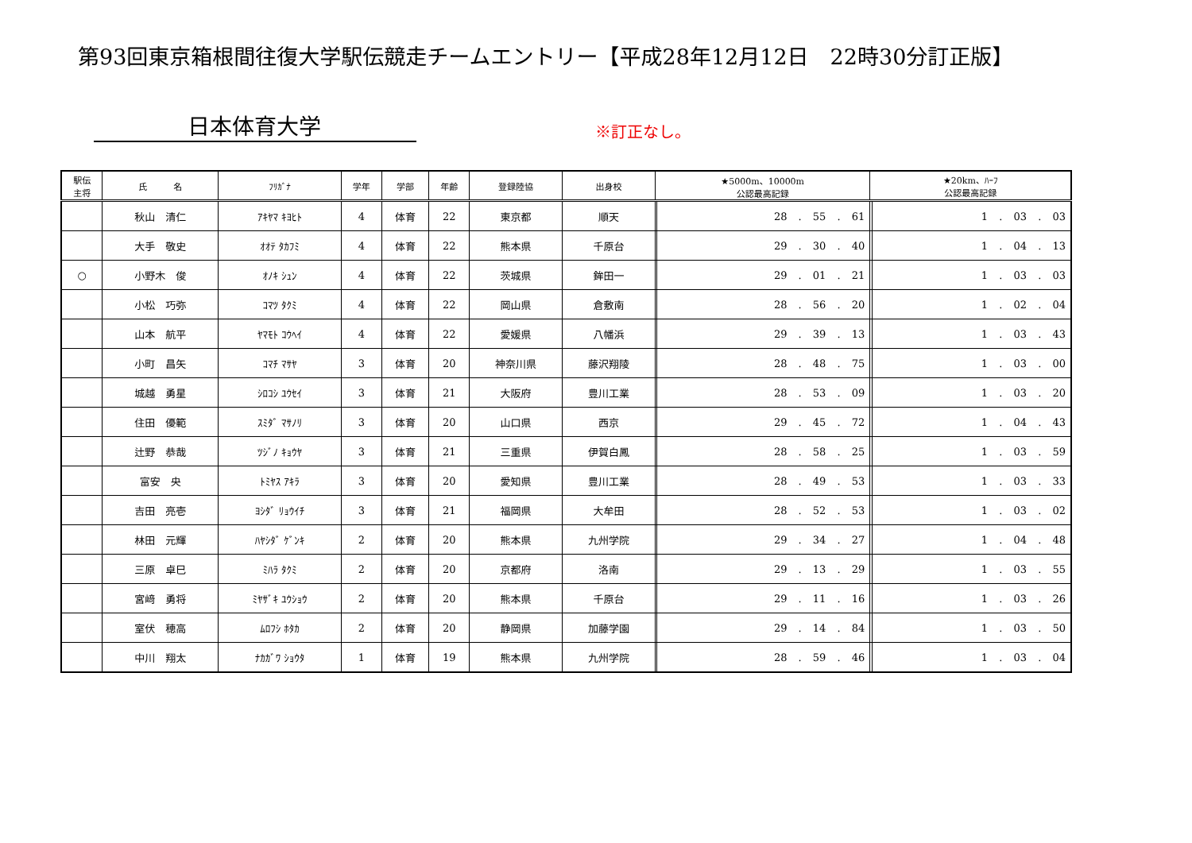第93回東京箱根間往復大学駅伝競走チームエントリー【平成28年12月12日　22時30分訂正版】
日本体育大学
※訂正なし。
| 駅伝 主将 | 氏 名 | ﾌﾘｶﾞﾅ | 学年 | 学部 | 年齢 | 登録陸協 | 出身校 | ★5000m、10000m 公認最高記録 | | ★20km、ﾊｰﾌ 公認最高記録 | |
| --- | --- | --- | --- | --- | --- | --- | --- | --- | --- | --- | --- |
| | 秋山 清仁 | ｱｷﾔﾏ ｷﾖﾋﾄ | 4 | 体育 | 22 | 東京都 | 順天 | | 28 . 55 . 61 | | 1 . 03 . 03 |
| | 大手 敬史 | ｵｵﾃ ﾀｶﾌﾐ | 4 | 体育 | 22 | 熊本県 | 千原台 | | 29 . 30 . 40 | | 1 . 04 . 13 |
| ○ | 小野木 俊 | ｵﾉｷ ｼｭﾝ | 4 | 体育 | 22 | 茨城県 | 鉾田一 | | 29 . 01 . 21 | | 1 . 03 . 03 |
| | 小松 巧弥 | ｺﾏﾂ ﾀｸﾐ | 4 | 体育 | 22 | 岡山県 | 倉敷南 | | 28 . 56 . 20 | | 1 . 02 . 04 |
| | 山本 航平 | ﾔﾏﾓﾄ ｺｳﾍｲ | 4 | 体育 | 22 | 愛媛県 | 八幡浜 | | 29 . 39 . 13 | | 1 . 03 . 43 |
| | 小町 昌矢 | ｺﾏﾁ ﾏｻﾔ | 3 | 体育 | 20 | 神奈川県 | 藤沢翔陵 | | 28 . 48 . 75 | | 1 . 03 . 00 |
| | 城越 勇星 | ｼﾛｺｼ ﾕｳｾｲ | 3 | 体育 | 21 | 大阪府 | 豊川工業 | | 28 . 53 . 09 | | 1 . 03 . 20 |
| | 住田 優範 | ｽﾐﾀﾞ ﾏｻﾉﾘ | 3 | 体育 | 20 | 山口県 | 西京 | | 29 . 45 . 72 | | 1 . 04 . 43 |
| | 辻野 恭哉 | ﾂｼﾞﾉ ｷｮｳﾔ | 3 | 体育 | 21 | 三重県 | 伊賀白鳳 | | 28 . 58 . 25 | | 1 . 03 . 59 |
| | 富安 央 | ﾄﾐﾔｽ ｱｷﾗ | 3 | 体育 | 20 | 愛知県 | 豊川工業 | | 28 . 49 . 53 | | 1 . 03 . 33 |
| | 吉田 亮壱 | ﾖｼﾀﾞ ﾘｮｳｲﾁ | 3 | 体育 | 21 | 福岡県 | 大牟田 | | 28 . 52 . 53 | | 1 . 03 . 02 |
| | 林田 元輝 | ﾊﾔｼﾀﾞ ｹﾞﾝｷ | 2 | 体育 | 20 | 熊本県 | 九州学院 | | 29 . 34 . 27 | | 1 . 04 . 48 |
| | 三原 卓巳 | ﾐﾊﾗ ﾀｸﾐ | 2 | 体育 | 20 | 京都府 | 洛南 | | 29 . 13 . 29 | | 1 . 03 . 55 |
| | 宮﨑 勇将 | ﾐﾔｻﾞｷ ﾕｳｼｮｳ | 2 | 体育 | 20 | 熊本県 | 千原台 | | 29 . 11 . 16 | | 1 . 03 . 26 |
| | 室伏 穂高 | ﾑﾛﾌｼ ﾎﾀｶ | 2 | 体育 | 20 | 静岡県 | 加藤学園 | | 29 . 14 . 84 | | 1 . 03 . 50 |
| | 中川 翔太 | ﾅｶｶﾞﾜ ｼｮｳﾀ | 1 | 体育 | 19 | 熊本県 | 九州学院 | | 28 . 59 . 46 | | 1 . 03 . 04 |